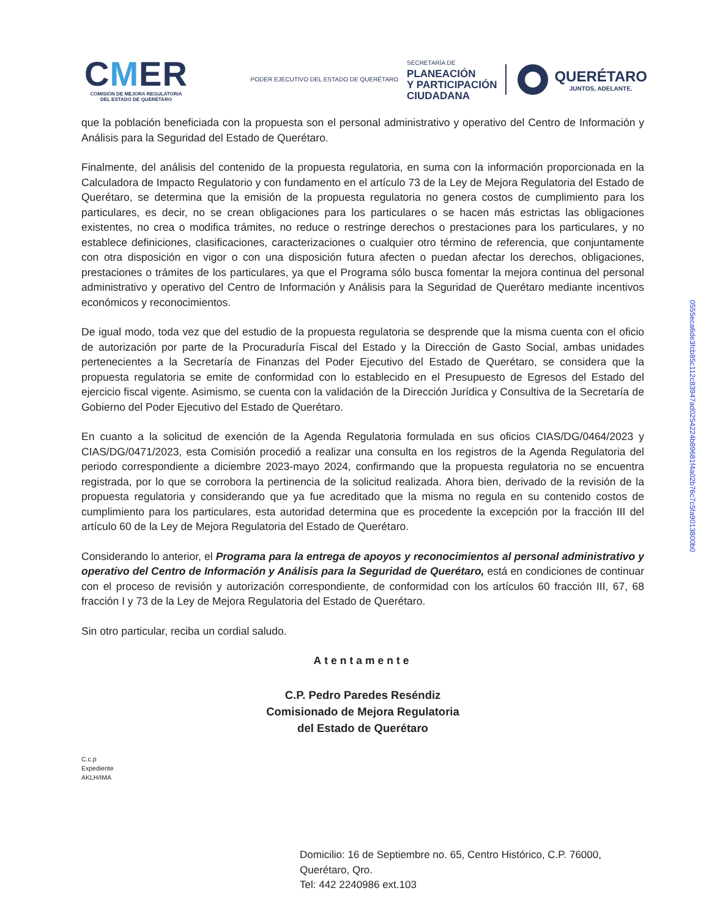CMER
COMISIÓN DE MEJORA REGULATORIA
DEL ESTADO DE QUERÉTARO
PODER EJECUTIVO DEL ESTADO DE QUERÉTARO
SECRETARÍA DE
PLANEACIÓN
Y PARTICIPACIÓN
CIUDADANA
QUERÉTARO
JUNTOS, ADELANTE.
que la población beneficiada con la propuesta son el personal administrativo y operativo del Centro de Información y Análisis para la Seguridad del Estado de Querétaro.
Finalmente, del análisis del contenido de la propuesta regulatoria, en suma con la información proporcionada en la Calculadora de Impacto Regulatorio y con fundamento en el artículo 73 de la Ley de Mejora Regulatoria del Estado de Querétaro, se determina que la emisión de la propuesta regulatoria no genera costos de cumplimiento para los particulares, es decir, no se crean obligaciones para los particulares o se hacen más estrictas las obligaciones existentes, no crea o modifica trámites, no reduce o restringe derechos o prestaciones para los particulares, y no establece definiciones, clasificaciones, caracterizaciones o cualquier otro término de referencia, que conjuntamente con otra disposición en vigor o con una disposición futura afecten o puedan afectar los derechos, obligaciones, prestaciones o trámites de los particulares, ya que el Programa sólo busca fomentar la mejora continua del personal administrativo y operativo del Centro de Información y Análisis para la Seguridad de Querétaro mediante incentivos económicos y reconocimientos.
De igual modo, toda vez que del estudio de la propuesta regulatoria se desprende que la misma cuenta con el oficio de autorización por parte de la Procuraduría Fiscal del Estado y la Dirección de Gasto Social, ambas unidades pertenecientes a la Secretaría de Finanzas del Poder Ejecutivo del Estado de Querétaro, se considera que la propuesta regulatoria se emite de conformidad con lo establecido en el Presupuesto de Egresos del Estado del ejercicio fiscal vigente. Asimismo, se cuenta con la validación de la Dirección Jurídica y Consultiva de la Secretaría de Gobierno del Poder Ejecutivo del Estado de Querétaro.
En cuanto a la solicitud de exención de la Agenda Regulatoria formulada en sus oficios CIAS/DG/0464/2023 y CIAS/DG/0471/2023, esta Comisión procedió a realizar una consulta en los registros de la Agenda Regulatoria del periodo correspondiente a diciembre 2023-mayo 2024, confirmando que la propuesta regulatoria no se encuentra registrada, por lo que se corrobora la pertinencia de la solicitud realizada. Ahora bien, derivado de la revisión de la propuesta regulatoria y considerando que ya fue acreditado que la misma no regula en su contenido costos de cumplimiento para los particulares, esta autoridad determina que es procedente la excepción por la fracción III del artículo 60 de la Ley de Mejora Regulatoria del Estado de Querétaro.
Considerando lo anterior, el Programa para la entrega de apoyos y reconocimientos al personal administrativo y operativo del Centro de Información y Análisis para la Seguridad de Querétaro, está en condiciones de continuar con el proceso de revisión y autorización correspondiente, de conformidad con los artículos 60 fracción III, 67, 68 fracción I y 73 de la Ley de Mejora Regulatoria del Estado de Querétaro.
Sin otro particular, reciba un cordial saludo.
Atentamente
C.P. Pedro Paredes Reséndiz
Comisionado de Mejora Regulatoria
del Estado de Querétaro
C.c.p
Expediente
AKLH/IMA
Domicilio: 16 de Septiembre no. 65, Centro Histórico, C.P. 76000,
Querétaro, Qro.
Tel: 442 2240986 ext.103
0555eca6de3fcb85c112c83947ad025422​4b89681f4a02b76c7c5fa90138​00b0